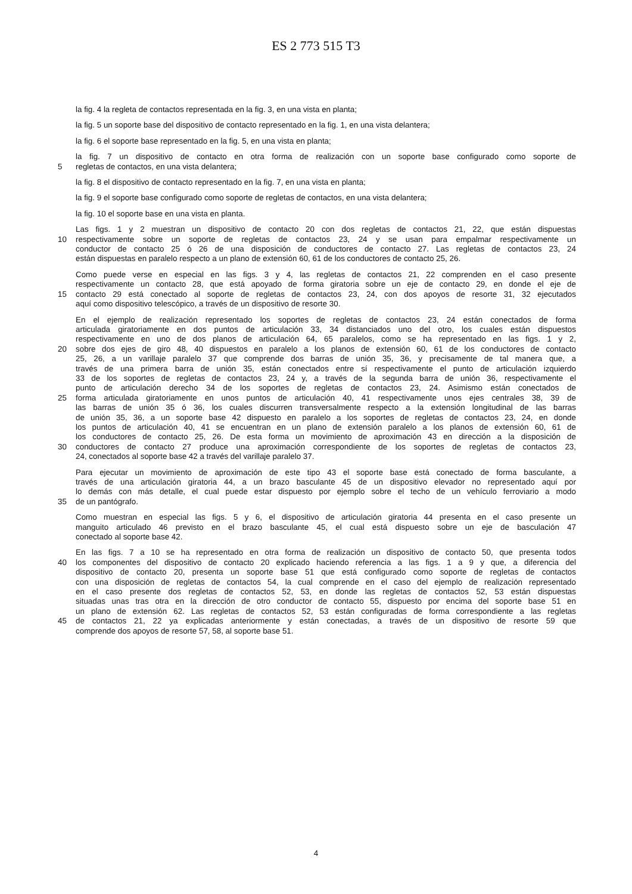ES 2 773 515 T3
la fig. 4 la regleta de contactos representada en la fig. 3, en una vista en planta;
la fig. 5 un soporte base del dispositivo de contacto representado en la fig. 1, en una vista delantera;
la fig. 6 el soporte base representado en la fig. 5, en una vista en planta;
la fig. 7 un dispositivo de contacto en otra forma de realización con un soporte base configurado como soporte de
5 regletas de contactos, en una vista delantera;
la fig. 8 el dispositivo de contacto representado en la fig. 7, en una vista en planta;
la fig. 9 el soporte base configurado como soporte de regletas de contactos, en una vista delantera;
la fig. 10 el soporte base en una vista en planta.
Las figs. 1 y 2 muestran un dispositivo de contacto 20 con dos regletas de contactos 21, 22, que están dispuestas
10 respectivamente sobre un soporte de regletas de contactos 23, 24 y se usan para empalmar respectivamente un
conductor de contacto 25 ó 26 de una disposición de conductores de contacto 27. Las regletas de contactos 23, 24
están dispuestas en paralelo respecto a un plano de extensión 60, 61 de los conductores de contacto 25, 26.
Como puede verse en especial en las figs. 3 y 4, las regletas de contactos 21, 22 comprenden en el caso presente
respectivamente un contacto 28, que está apoyado de forma giratoria sobre un eje de contacto 29, en donde el eje de
15 contacto 29 está conectado al soporte de regletas de contactos 23, 24, con dos apoyos de resorte 31, 32 ejecutados
aquí como dispositivo telescópico, a través de un dispositivo de resorte 30.
En el ejemplo de realización representado los soportes de regletas de contactos 23, 24 están conectados de forma
articulada giratoriamente en dos puntos de articulación 33, 34 distanciados uno del otro, los cuales están dispuestos
respectivamente en uno de dos planos de articulación 64, 65 paralelos, como se ha representado en las figs. 1 y 2,
20 sobre dos ejes de giro 48, 40 dispuestos en paralelo a los planos de extensión 60, 61 de los conductores de contacto
25, 26, a un varillaje paralelo 37 que comprende dos barras de unión 35, 36, y precisamente de tal manera que, a
través de una primera barra de unión 35, están conectados entre sí respectivamente el punto de articulación izquierdo
33 de los soportes de regletas de contactos 23, 24 y, a través de la segunda barra de unión 36, respectivamente el
punto de articulación derecho 34 de los soportes de regletas de contactos 23, 24. Asimismo están conectados de
25 forma articulada giratoriamente en unos puntos de articulación 40, 41 respectivamente unos ejes centrales 38, 39 de
las barras de unión 35 ó 36, los cuales discurren transversalmente respecto a la extensión longitudinal de las barras
de unión 35, 36, a un soporte base 42 dispuesto en paralelo a los soportes de regletas de contactos 23, 24, en donde
los puntos de articulación 40, 41 se encuentran en un plano de extensión paralelo a los planos de extensión 60, 61 de
los conductores de contacto 25, 26. De esta forma un movimiento de aproximación 43 en dirección a la disposición de
30 conductores de contacto 27 produce una aproximación correspondiente de los soportes de regletas de contactos 23,
24, conectados al soporte base 42 a través del varillaje paralelo 37.
Para ejecutar un movimiento de aproximación de este tipo 43 el soporte base está conectado de forma basculante, a
través de una articulación giratoria 44, a un brazo basculante 45 de un dispositivo elevador no representado aquí por
lo demás con más detalle, el cual puede estar dispuesto por ejemplo sobre el techo de un vehículo ferroviario a modo
35 de un pantógrafo.
Como muestran en especial las figs. 5 y 6, el dispositivo de articulación giratoria 44 presenta en el caso presente un
manguito articulado 46 previsto en el brazo basculante 45, el cual está dispuesto sobre un eje de basculación 47
conectado al soporte base 42.
En las figs. 7 a 10 se ha representado en otra forma de realización un dispositivo de contacto 50, que presenta todos
40 los componentes del dispositivo de contacto 20 explicado haciendo referencia a las figs. 1 a 9 y que, a diferencia del
dispositivo de contacto 20, presenta un soporte base 51 que está configurado como soporte de regletas de contactos
con una disposición de regletas de contactos 54, la cual comprende en el caso del ejemplo de realización representado
en el caso presente dos regletas de contactos 52, 53, en donde las regletas de contactos 52, 53 están dispuestas
situadas unas tras otra en la dirección de otro conductor de contacto 55, dispuesto por encima del soporte base 51 en
un plano de extensión 62. Las regletas de contactos 52, 53 están configuradas de forma correspondiente a las regletas
45 de contactos 21, 22 ya explicadas anteriormente y están conectadas, a través de un dispositivo de resorte 59 que
comprende dos apoyos de resorte 57, 58, al soporte base 51.
4